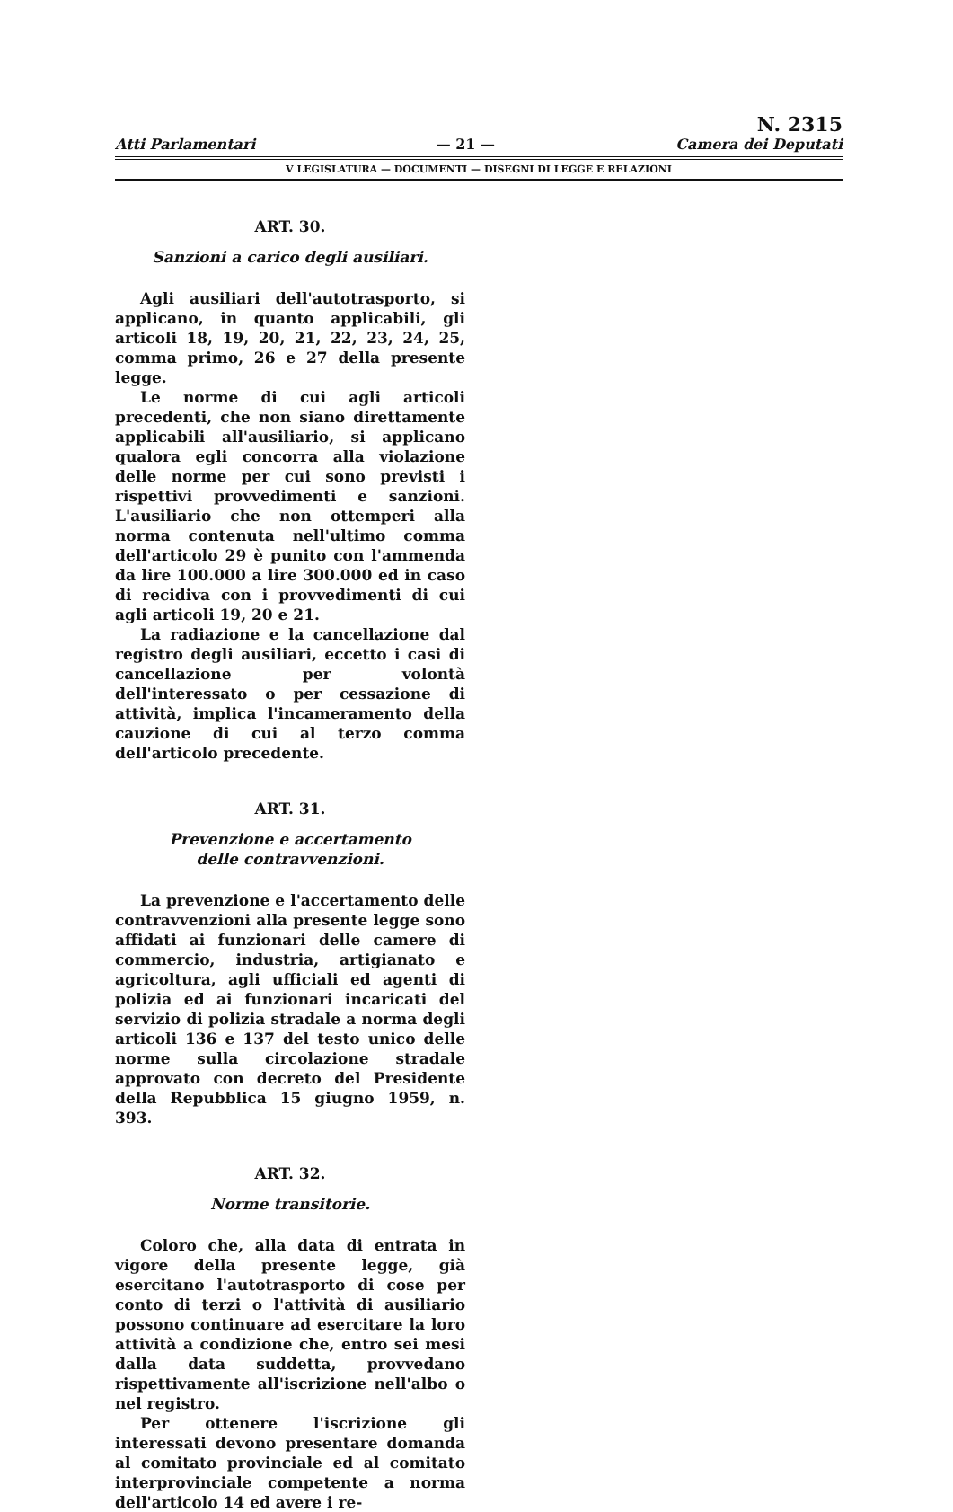Atti Parlamentari
— 21 —
N. 2315
Camera dei Deputati
V LEGISLATURA — DOCUMENTI — DISEGNI DI LEGGE E RELAZIONI
ART. 30.
Sanzioni a carico degli ausiliari.
Agli ausiliari dell'autotrasporto, si applicano, in quanto applicabili, gli articoli 18, 19, 20, 21, 22, 23, 24, 25, comma primo, 26 e 27 della presente legge.
Le norme di cui agli articoli precedenti, che non siano direttamente applicabili all'ausiliario, si applicano qualora egli concorra alla violazione delle norme per cui sono previsti i rispettivi provvedimenti e sanzioni. L'ausiliario che non ottemperi alla norma contenuta nell'ultimo comma dell'articolo 29 è punito con l'ammenda da lire 100.000 a lire 300.000 ed in caso di recidiva con i provvedimenti di cui agli articoli 19, 20 e 21.
La radiazione e la cancellazione dal registro degli ausiliari, eccetto i casi di cancellazione per volontà dell'interessato o per cessazione di attività, implica l'incameramento della cauzione di cui al terzo comma dell'articolo precedente.
ART. 31.
Prevenzione e accertamento
delle contravvenzioni.
La prevenzione e l'accertamento delle contravvenzioni alla presente legge sono affidati ai funzionari delle camere di commercio, industria, artigianato e agricoltura, agli ufficiali ed agenti di polizia ed ai funzionari incaricati del servizio di polizia stradale a norma degli articoli 136 e 137 del testo unico delle norme sulla circolazione stradale approvato con decreto del Presidente della Repubblica 15 giugno 1959, n. 393.
ART. 32.
Norme transitorie.
Coloro che, alla data di entrata in vigore della presente legge, già esercitano l'autotrasporto di cose per conto di terzi o l'attività di ausiliario possono continuare ad esercitare la loro attività a condizione che, entro sei mesi dalla data suddetta, provvedano rispettivamente all'iscrizione nell'albo o nel registro.
Per ottenere l'iscrizione gli interessati devono presentare domanda al comitato provinciale ed al comitato interprovinciale competente a norma dell'articolo 14 ed avere i re-